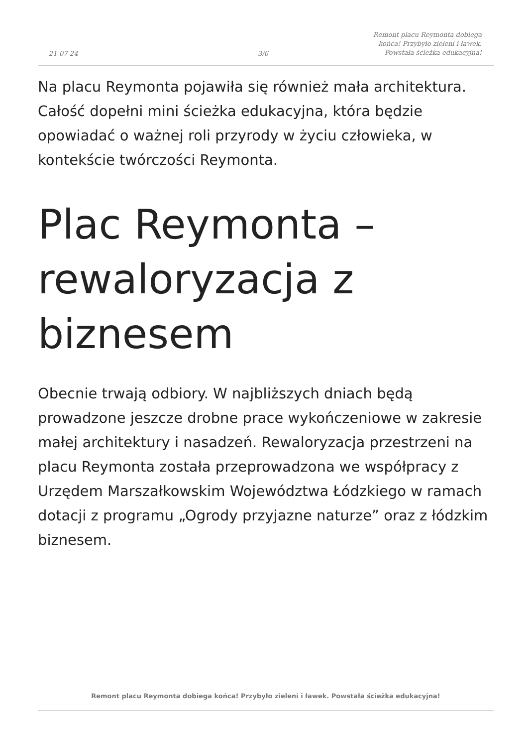21-07-24 3/6 Remont placu Reymonta dobiega końca! Przybyło zieleni i ławek. Powstała ścieżka edukacyjna!
Na placu Reymonta pojawiła się również mała architektura. Całość dopełni mini ścieżka edukacyjna, która będzie opowiadać o ważnej roli przyrody w życiu człowieka, w kontekście twórczości Reymonta.
Plac Reymonta – rewaloryzacja z biznesem
Obecnie trwają odbiory. W najbliższych dniach będą prowadzone jeszcze drobne prace wykończeniowe w zakresie małej architektury i nasadzeń. Rewaloryzacja przestrzeni na placu Reymonta została przeprowadzona we współpracy z Urzędem Marszałkowskim Województwa Łódzkiego w ramach dotacji z programu „Ogrody przyjazne naturze” oraz z łódzkim biznesem.
Remont placu Reymonta dobiega końca! Przybyło zieleni i ławek. Powstała ścieżka edukacyjna!